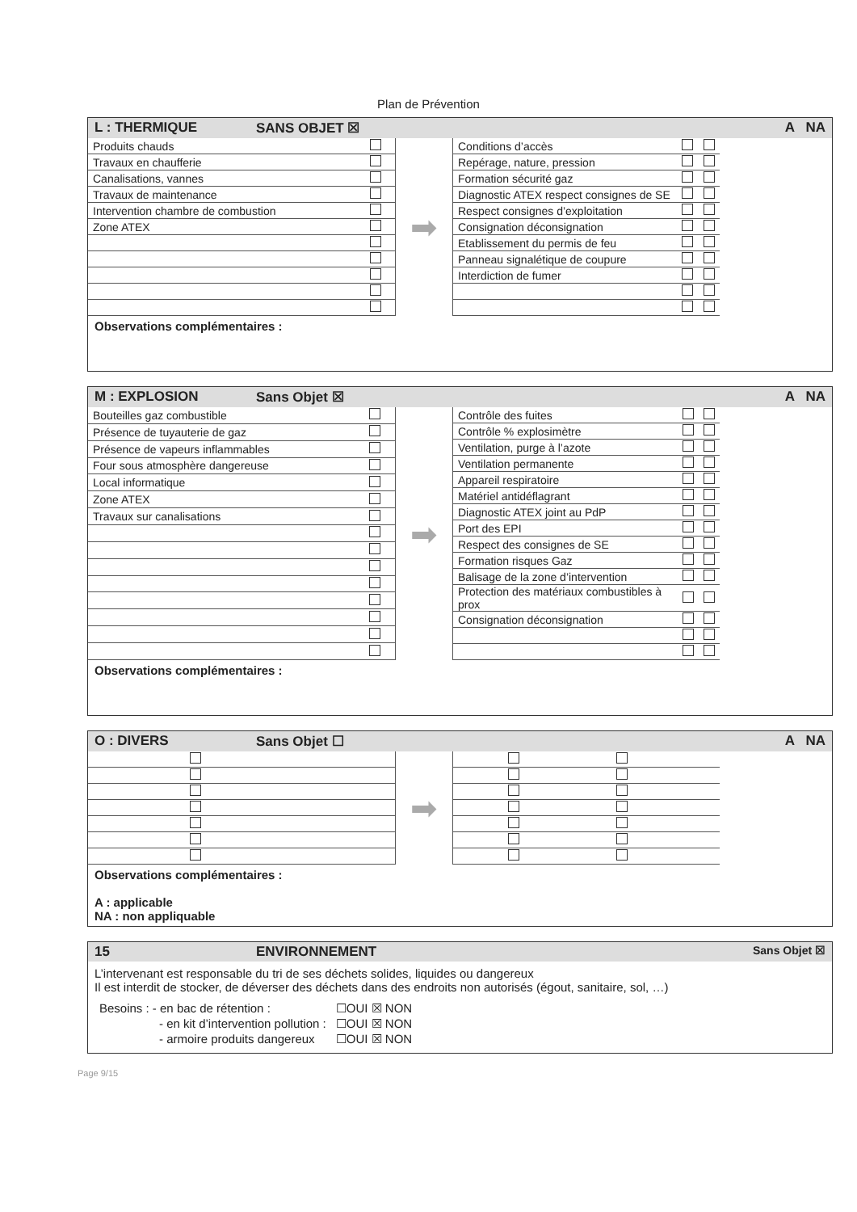Plan de Prévention
L : THERMIQUE SANS OBJET ☒ A NA
| Produits chauds | |
| Travaux en chaufferie | |
| Canalisations, vannes | |
| Travaux de maintenance | |
| Intervention chambre de combustion | |
| Zone ATEX | |
➡
| Conditions d’accès | | |
| Repérage, nature, pression | | |
| Formation sécurité gaz | | |
| Diagnostic ATEX respect consignes de SE | | |
| Respect consignes d’exploitation | | |
| Consignation déconsignation | | |
| Etablissement du permis de feu | | |
| Panneau signalétique de coupure | | |
| Interdiction de fumer | | |
Observations complémentaires :
M : EXPLOSION Sans Objet ☒ A NA
| Bouteilles gaz combustible | |
| Présence de tuyauterie de gaz | |
| Présence de vapeurs inflammables | |
| Four sous atmosphère dangereuse | |
| Local informatique | |
| Zone ATEX | |
| Travaux sur canalisations | |
➡
| Contrôle des fuites | | |
| Contrôle % explosimètre | | |
| Ventilation, purge à l’azote | | |
| Ventilation permanente | | |
| Appareil respiratoire | | |
| Matériel antidéflagrant | | |
| Diagnostic ATEX joint au PdP | | |
| Port des EPI | | |
| Respect des consignes de SE | | |
| Formation risques Gaz | | |
| Balisage de la zone d’intervention | | |
| Protection des matériaux combustibles à prox | | |
| Consignation déconsignation | | |
Observations complémentaires :
O : DIVERS Sans Objet ☐ A NA
➡
Observations complémentaires :
A : applicable
NA : non appliquable
15 ENVIRONNEMENT Sans Objet ☒
L’intervenant est responsable du tri de ses déchets solides, liquides ou dangereux
Il est interdit de stocker, de déverser des déchets dans des endroits non autorisés (égout, sanitaire, sol, …)
| Besoins : - en bac de rétention : | ☐OUI ☒ NON |
| - en kit d’intervention pollution : | ☐OUI ☒ NON |
| - armoire produits dangereux | ☐OUI ☒ NON |
Page 9/15